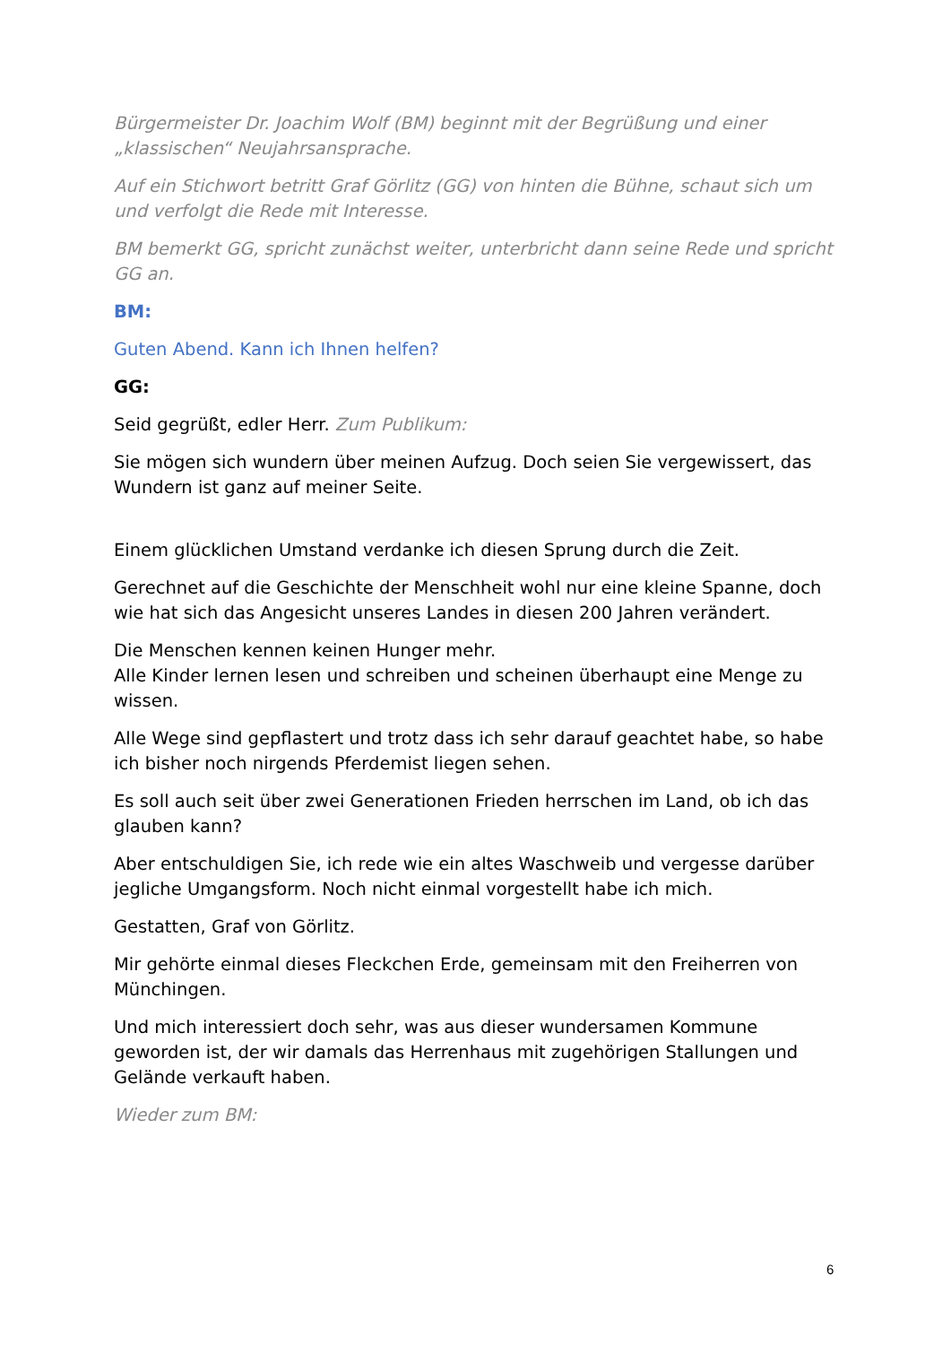Bürgermeister Dr. Joachim Wolf (BM) beginnt mit der Begrüßung und einer „klassischen“ Neujahrsansprache.
Auf ein Stichwort betritt Graf Görlitz (GG) von hinten die Bühne, schaut sich um und verfolgt die Rede mit Interesse.
BM bemerkt GG, spricht zunächst weiter, unterbricht dann seine Rede und spricht GG an.
BM:
Guten Abend. Kann ich Ihnen helfen?
GG:
Seid gegrüßt, edler Herr. Zum Publikum:
Sie mögen sich wundern über meinen Aufzug. Doch seien Sie vergewissert, das Wundern ist ganz auf meiner Seite.
Einem glücklichen Umstand verdanke ich diesen Sprung durch die Zeit.
Gerechnet auf die Geschichte der Menschheit wohl nur eine kleine Spanne, doch wie hat sich das Angesicht unseres Landes in diesen 200 Jahren verändert.
Die Menschen kennen keinen Hunger mehr.
Alle Kinder lernen lesen und schreiben und scheinen überhaupt eine Menge zu wissen.
Alle Wege sind gepflastert und trotz dass ich sehr darauf geachtet habe, so habe ich bisher noch nirgends Pferdemist liegen sehen.
Es soll auch seit über zwei Generationen Frieden herrschen im Land, ob ich das glauben kann?
Aber entschuldigen Sie, ich rede wie ein altes Waschweib und vergesse darüber jegliche Umgangsform. Noch nicht einmal vorgestellt habe ich mich.
Gestatten, Graf von Görlitz.
Mir gehörte einmal dieses Fleckchen Erde, gemeinsam mit den Freiherren von Münchingen.
Und mich interessiert doch sehr, was aus dieser wundersamen Kommune geworden ist, der wir damals das Herrenhaus mit zugehörigen Stallungen und Gelände verkauft haben.
Wieder zum BM:
6